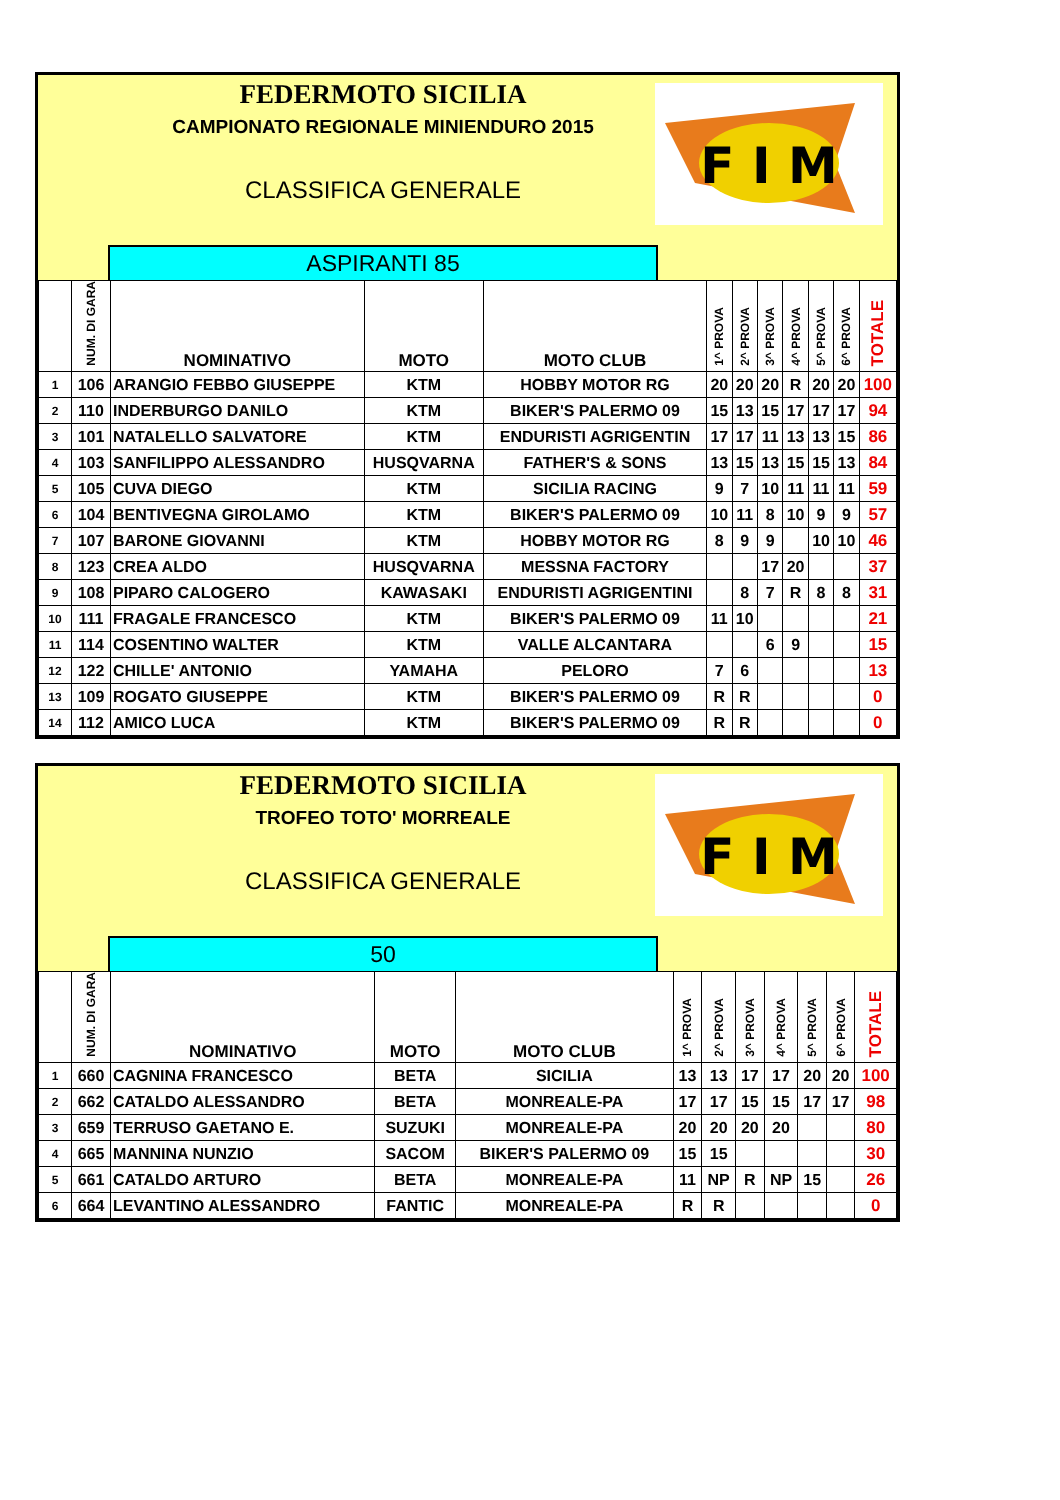FEDERMOTO SICILIA
CAMPIONATO REGIONALE MINIENDURO 2015
CLASSIFICA GENERALE
F I M
ASPIRANTI 85
| | NUM. DI GARA | NOMINATIVO | MOTO | MOTO CLUB | 1^ PROVA | 2^ PROVA | 3^ PROVA | 4^ PROVA | 5^ PROVA | 6^ PROVA | TOTALE |
| --- | --- | --- | --- | --- | --- | --- | --- | --- | --- | --- | --- |
| 1 | 106 | ARANGIO FEBBO GIUSEPPE | KTM | HOBBY MOTOR RG | 20 | 20 | 20 | R | 20 | 20 | 100 |
| 2 | 110 | INDERBURGO DANILO | KTM | BIKER'S PALERMO 09 | 15 | 13 | 15 | 17 | 17 | 17 | 94 |
| 3 | 101 | NATALELLO SALVATORE | KTM | ENDURISTI AGRIGENTIN | 17 | 17 | 11 | 13 | 13 | 15 | 86 |
| 4 | 103 | SANFILIPPO ALESSANDRO | HUSQVARNA | FATHER'S & SONS | 13 | 15 | 13 | 15 | 15 | 13 | 84 |
| 5 | 105 | CUVA DIEGO | KTM | SICILIA RACING | 9 | 7 | 10 | 11 | 11 | 11 | 59 |
| 6 | 104 | BENTIVEGNA GIROLAMO | KTM | BIKER'S PALERMO 09 | 10 | 11 | 8 | 10 | 9 | 9 | 57 |
| 7 | 107 | BARONE GIOVANNI | KTM | HOBBY MOTOR RG | 8 | 9 | 9 | | 10 | 10 | 46 |
| 8 | 123 | CREA ALDO | HUSQVARNA | MESSNA FACTORY | | | 17 | 20 | | | 37 |
| 9 | 108 | PIPARO CALOGERO | KAWASAKI | ENDURISTI AGRIGENTINI | | 8 | 7 | R | 8 | 8 | 31 |
| 10 | 111 | FRAGALE FRANCESCO | KTM | BIKER'S PALERMO 09 | 11 | 10 | | | | | 21 |
| 11 | 114 | COSENTINO WALTER | KTM | VALLE ALCANTARA | | | 6 | 9 | | | 15 |
| 12 | 122 | CHILLE' ANTONIO | YAMAHA | PELORO | 7 | 6 | | | | | 13 |
| 13 | 109 | ROGATO GIUSEPPE | KTM | BIKER'S PALERMO 09 | R | R | | | | | 0 |
| 14 | 112 | AMICO LUCA | KTM | BIKER'S PALERMO 09 | R | R | | | | | 0 |
FEDERMOTO SICILIA
TROFEO TOTO' MORREALE
CLASSIFICA GENERALE
F I M
50
| | NUM. DI GARA | NOMINATIVO | MOTO | MOTO CLUB | 1^ PROVA | 2^ PROVA | 3^ PROVA | 4^ PROVA | 5^ PROVA | 6^ PROVA | TOTALE |
| --- | --- | --- | --- | --- | --- | --- | --- | --- | --- | --- | --- |
| 1 | 660 | CAGNINA FRANCESCO | BETA | SICILIA | 13 | 13 | 17 | 17 | 20 | 20 | 100 |
| 2 | 662 | CATALDO ALESSANDRO | BETA | MONREALE-PA | 17 | 17 | 15 | 15 | 17 | 17 | 98 |
| 3 | 659 | TERRUSO GAETANO E. | SUZUKI | MONREALE-PA | 20 | 20 | 20 | 20 | | | 80 |
| 4 | 665 | MANNINA NUNZIO | SACOM | BIKER'S PALERMO 09 | 15 | 15 | | | | | 30 |
| 5 | 661 | CATALDO ARTURO | BETA | MONREALE-PA | 11 | NP | R | NP | 15 | | 26 |
| 6 | 664 | LEVANTINO ALESSANDRO | FANTIC | MONREALE-PA | R | R | | | | | 0 |